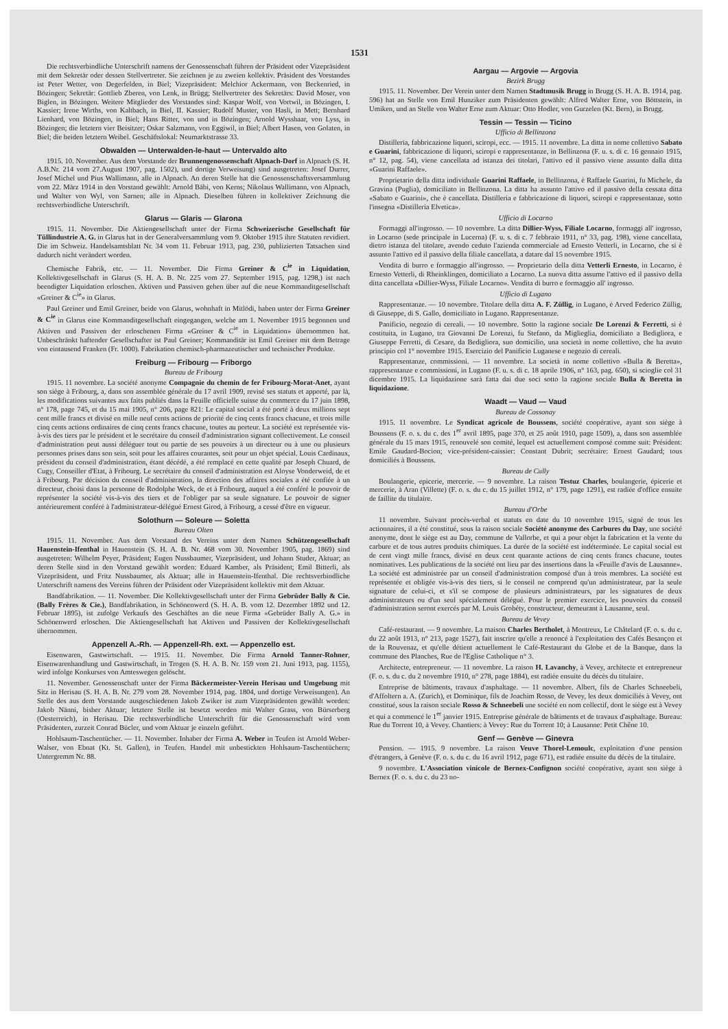1531
Die rechtsverbindliche Unterschrift namens der Genossenschaft führen der Präsident oder Vizepräsident mit dem Sekretär oder dessen Stellvertreter. Sie zeichnen je zu zweien kollektiv. Präsident des Vorstandes ist Peter Wetter, von Degerfelden, in Biel; Vizepräsident: Melchior Ackermann, von Beckenried, in Bözingen; Sekretär: Gottlieb Zberen, von Lenk, in Brügg; Stellvertreter des Sekretärs: David Moser, von Biglen, in Bözingen. Weitere Mitglieder des Vorstandes sind: Kaspar Wolf, von Vortwil, in Bözingen, I. Kassier; Irene Wirths, von Kaltbach, in Biel, II. Kassier; Rudolf Muster, von Hasli, in Mett; Bernhard Lienhard, von Bözingen, in Biel; Hans Ritter, von und in Bözingen; Arnold Wysshaar, von Lyss, in Bözingen; die letztern vier Beisitzer; Oskar Salzmann, von Eggiwil, in Biel; Albert Hasen, von Golaten, in Biel; die beiden letztern Weibel. Geschäftslokal: Neumarktstrasse 33.
Obwalden — Unterwalden-le-haut — Untervaldo alto
1915. 10. November. Aus dem Vorstande der Brunnengenossenschaft Alpnach-Dorf in Alpnach (S. H. A.B.Nr. 214 vom 27.August 1907, pag. 1502), und dortige Verweisung) sind ausgetreten: Josef Durrer, Josef Michel und Pius Wallimann, alle in Alpnach. An deren Stelle hat die Genossenschaftsversammlung vom 22. März 1914 in den Vorstand gewählt: Arnold Bäbi, von Kerns; Nikolaus Wallimann, von Alpnach, und Walter von Wyl, von Sarnen; alle in Alpnach. Dieselben führen in kollektiver Zeichnung die rechtsverbindliche Unterschrift.
Glarus — Glaris — Glarona
1915. 11. November. Die Aktiengesellschaft unter der Firma Schweizerische Gesellschaft für Tüllindustrie A. G. in Glarus hat in der Generalversammlung vom 9. Oktober 1915 ihre Statuten revidiert. Die im Schweiz. Handelsamtsblatt Nr. 34 vom 11. Februar 1913, pag. 230, publizierten Tatsachen sind dadurch nicht verändert worden.
Chemische Fabrik, etc. — 11. November. Die Firma Greiner & C<sup>ie</sup> in Liquidation, Kollektivgesellschaft in Glarus (S. H. A. B. Nr. 225 vom 27. September 1915, pag. 1298,) ist nach beendigter Liquidation erloschen. Aktiven und Passiven gehen über auf die neue Kommanditgesellschaft «Greiner & C<sup>ie</sup>» in Glarus.
Paul Greiner und Emil Greiner, beide von Glarus, wohnhaft in Mitlödi, haben unter der Firma Greiner & C<sup>ie</sup> in Glarus eine Kommanditgesellschaft eingegangen, welche am 1. November 1915 begonnen und Aktiven und Passiven der erloschenen Firma «Greiner & C<sup>ie</sup> in Liquidation» übernommen hat. Unbeschränkt haftender Gesellschafter ist Paul Greiner; Kommanditär ist Emil Greiner mit dem Betrage von eintausend Franken (Fr. 1000). Fabrikation chemisch-pharmazeutischer und technischer Produkte.
Freiburg — Fribourg — Friborgo
Bureau de Fribourg
1915. 11 novembre. La société anonyme Compagnie du chemin de fer Fribourg-Morat-Anet, ayant son siège à Fribourg, a, dans son assemblée générale du 17 avril 1909, revisé ses statuts et apporté, par là, les modifications suivantes aux faits publiés dans la Feuille officielle suisse du commerce du 17 juin 1898, n° 178, page 745, et du 15 mai 1905, n° 206, page 821: Le capital social a été porté à deux millions sept cent mille francs et divisé en mille neuf cents actions de priorité de cinq cents francs chacune, et trois mille cinq cents actions ordinaires de cinq cents francs chacune, toutes au porteur. La société est représentée vis-à-vis des tiers par le président et le secrétaire du conseil d'administration signant collectivement. Le conseil d'administration peut aussi déléguer tout ou partie de ses pouvoirs à un directeur ou à une ou plusieurs personnes prises dans son sein, soit pour les affaires courantes, soit pour un objet spécial. Louis Cardinaux, président du conseil d'administration, étant décédé, a été remplacé en cette qualité par Joseph Chuard, de Cugy, Conseiller d'Etat, à Fribourg. Le secrétaire du conseil d'administration est Aloyse Vonderweid, de et à Fribourg. Par décision du conseil d'administration, la direction des affaires sociales a été confiée à un directeur, choisi dans la personne de Rodolphe Weck, de et à Fribourg, auquel a été conféré le pouvoir de représenter la société vis-à-vis des tiers et de l'obliger par sa seule signature. Le pouvoir de signer antérieurement conféré à l'administrateur-délégué Ernest Girod, à Fribourg, a cessé d'être en vigueur.
Solothurn — Soleure — Soletta
Bureau Olten
1915. 11. November. Aus dem Vorstand des Vereins unter dem Namen Schützengesellschaft Hauenstein-Ifenthal in Hauenstein (S. H. A. B. Nr. 468 vom 30. November 1905, pag. 1869) sind ausgetreten: Wilhelm Peyer, Präsident; Eugen Nussbaumer, Vizepräsident, und Johann Studer, Aktuar; an deren Stelle sind in den Vorstand gewählt worden: Eduard Kamber, als Präsident; Emil Bitterli, als Vizepräsident, und Fritz Nussbaumer, als Aktuar; alle in Hauenstein-Ifenthal. Die rechtsverbindliche Unterschrift namens des Vereins führen der Präsident oder Vizepräsident kollektiv mit dem Aktuar.
Bandfabrikation. — 11. November. Die Kollektivgesellschaft unter der Firma Gebrüder Bally & Cie. (Bally Frères & Cie.), Bandfabrikation, in Schönenwerd (S. H. A. B. vom 12. Dezember 1892 und 12. Februar 1895), ist zufolge Verkaufs des Geschäftes an die neue Firma «Gebrüder Bally A. G.» in Schönenwerd erloschen. Die Aktiengesellschaft hat Aktiven und Passiven der Kollektivgesellschaft übernommen.
Appenzell A.-Rh. — Appenzell-Rh. ext. — Appenzello est.
Eisenwaren, Gastwirtschaft. — 1915. 11. November. Die Firma Arnold Tanner-Rohner, Eisenwarenhandlung und Gastwirtschaft, in Trogen (S. H. A. B. Nr. 159 vom 21. Juni 1913, pag. 1155), wird infolge Konkurses von Amteswegen gelöscht.
11. November. Genossenschaft unter der Firma Bäckermeister-Verein Herisau und Umgebung mit Sitz in Herisau (S. H. A. B. Nr. 279 vom 28. November 1914, pag. 1804, und dortige Verweisungen). An Stelle des aus dem Vorstande ausgeschiedenen Jakob Zwiker ist zum Vizepräsidenten gewählt worden: Jakob Nänni, bisher Aktuar; letztere Stelle ist besetzt worden mit Walter Grass, von Bürserberg (Oesterreich), in Herisau. Die rechtsverbindliche Unterschrift für die Genossenschaft wird vom Präsidenten, zurzeit Conrad Bücler, und vom Aktuar je einzeln geführt.
Hohlsaum-Taschentücher. — 11. November. Inhaber der Firma A. Weber in Teufen ist Arnold Weber-Walser, von Ebnat (Kt. St. Gallen), in Teufen. Handel mit unbestickten Hohlsaum-Taschentüchern; Untergremm Nr. 88.
Aargau — Argovie — Argovia
Bezirk Brugg
1915. 11. November. Der Verein unter dem Namen Stadtmusik Brugg in Brugg (S. H. A. B. 1914, pag. 596) hat an Stelle von Emil Hunziker zum Präsidenten gewählt: Alfred Walter Erne, von Böttstein, in Umiken, und an Stelle von Walter Erne zum Aktuar: Otto Hodler, von Gurzelen (Kt. Bern), in Brugg.
Tessin — Tessin — Ticino
Ufficio di Bellinzona
Distilleria, fabbricazione liquori, sciropi, ecc. — 1915. 11 novembre. La ditta in nome collettivo Sabato e Guarini, fabbricazione di liquori, sciropi e rappresentanze, in Bellinzona (F. u. s. di c. 16 gennaio 1915, n° 12, pag. 54), viene cancellata ad istanza dei titolari, l'attivo ed il passivo viene assunto dalla ditta «Guarini Raffaele».
Proprietario della ditta individuale Guarini Raffaele, in Bellinzona, è Raffaele Guarini, fu Michele, da Gravina (Puglia), domiciliato in Bellinzona. La ditta ha assunto l'attivo ed il passivo della cessata ditta «Sabato e Guarini», che è cancellata. Distilleria e fabbricazione di liquori, sciropi e rappresentanze, sotto l'insegna «Distilleria Elvetica».
Ufficio di Locarno
Formaggi all'ingrosso. — 10 novembre. La ditta Dillier-Wyss, Filiale Locarno, formaggi all' ingrosso, in Locarno (sede principale in Lucerna) (F. u. s. di c. 7 febbraio 1911, n° 33, pag. 198), viene cancellata, dietro istanza del titolare, avendo ceduto l'azienda commerciale ad Ernesto Vetterli, in Locarno, che si è assunto l'attivo ed il passivo della filiale cancellata, a datare dal 15 novembre 1915.
Vendita di burro e formaggio all'ingrosso. — Proprietario della ditta Vetterli Ernesto, in Locarno, è Ernesto Vetterli, di Rheinklingen, domiciliato a Locarno. La nuova ditta assume l'attivo ed il passivo della ditta cancellata «Dillier-Wyss, Filiale Locarno». Vendita di burro e formaggio all' ingrosso.
Ufficio di Lugano
Rappresentanze. — 10 novembre. Titolare della ditta A. F. Züllig, in Lugano, è Arved Federico Züllig, di Giuseppe, di S. Gallo, domiciliato in Lugano. Rappresentanze.
Panificio, negozio di cereali. — 10 novembre. Sotto la ragione sociale De Lorenzi & Ferretti, si è costituita, in Lugano, tra Giovanni De Lorenzi, fu Stefano, da Miglieglia, domiciliato a Bedigliora, e Giuseppe Ferretti, di Cesare, da Bedigliora, suo domicilio, una società in nome collettivo, che ha avuto principio col 1° novembre 1915. Esercizio del Panificio Luganese e negozio di cereali.
Rappresentanze, commissioni. — 11 novembre. La società in nome collettivo «Bulla & Beretta», rappresentanze e commissioni, in Lugano (F. u. s. di c. 18 aprile 1906, n° 163, pag. 650), si scioglie col 31 dicembre 1915. La liquidazione sarà fatta dai due soci sotto la ragione sociale Bulla & Beretta in liquidazione.
Waadt — Vaud — Vaud
Bureau de Cossonay
1915. 11 novembre. Le Syndicat agricole de Boussens, société coopérative, ayant son siège à Boussens (F. o. s. du c. des 1<sup>er</sup> avril 1895, page 370, et 25 août 1910, page 1509), a, dans son assemblée générale du 15 mars 1915, renouvelé son comité, lequel est actuellement composé comme suit: Président: Emile Gaudard-Bocion; vice-président-caissier: Constant Dubrit; secrétaire: Ernest Gaudard; tous domiciliés à Boussens.
Bureau de Cully
Boulangerie, epicerie, mercerie. — 9 novembre. La raison Testuz Charles, boulangerie, épicerie et mercerie, à Aran (Villette) (F. o. s. du c. du 15 juillet 1912, n° 179, page 1291), est radiée d'office ensuite de faillite du titulaire.
Bureau d'Orbe
11 novembre. Suivant procès-verbal et statuts en date du 10 novembre 1915, signé de tous les actionnaires, il a été constitué, sous la raison sociale Société anonyme des Carbures du Day, une société anonyme, dont le siège est au Day, commune de Vallorbe, et qui a pour objet la fabrication et la vente du carbure et de tous autres produits chimiques. La durée de la société est indéterminée. Le capital social est de cent vingt mille francs, divisé en deux cent quarante actions de cinq cents francs chacune, toutes nominatives. Les publications de la société ont lieu par des insertions dans la «Feuille d'avis de Lausanne». La société est administrée par un conseil d'administration composé d'un à trois membres. La société est représentée et obligée vis-à-vis des tiers, si le conseil ne comprend qu'un administrateur, par la seule signature de celui-ci, et s'il se compose de plusieurs administrateurs, par les signatures de deux administrateurs ou d'un seul spécialement délégué. Pour le premier exercice, les pouvoirs du conseil d'administration seront exercés par M. Louis Grobéty, constructeur, demeurant à Lausanne, seul.
Bureau de Vevey
Café-restaurant. — 9 novembre. La maison Charles Bertholet, à Montreux, Le Châtelard (F. o. s. du c. du 22 août 1913, n° 213, page 1527), fait inscrire qu'elle a renoncé à l'exploitation des Cafés Besançon et de la Rouvenaz, et qu'elle détient actuellement le Café-Restaurant du Globe et de la Banque, dans la commune des Planches, Rue de l'Eglise Catholique n° 3.
Architecte, entrepreneur. — 11 novembre. La raison H. Lavanchy, à Vevey, architecte et entrepreneur (F. o. s. du c. du 2 novembre 1910, n° 278, page 1884), est radiée ensuite du décès du titulaire.
Entreprise de bâtiments, travaux d'asphaltage. — 11 novembre. Albert, fils de Charles Schneebeli, d'Affoltern a. A. (Zurich), et Dominique, fils de Joachim Rosso, de Vevey, les deux domiciliés à Vevey, ont constitué, sous la raison sociale Rosso & Schneebeli une société en nom collectif, dont le siège est à Vevey et qui a commencé le 1<sup>er</sup> janvier 1915. Entreprise générale de bâtiments et de travaux d'asphaltage. Bureau: Rue du Torrent 10, à Vevey. Chantiers: à Vevey: Rue du Torrent 10; à Lausanne: Petit Chêne 10.
Genf — Genève — Ginevra
Pension. — 1915. 9 novembre. La raison Veuve Thorel-Lemoulc, exploitation d'une pension d'étrangers, à Genève (F. o. s. du c. du 16 avril 1912, page 671), est radiée ensuite du décès de la titulaire.
9 novembre. L'Association vinicole de Bernex-Confignon société coopérative, ayant son siège à Bernex (F. o. s. du c. du 23 no-